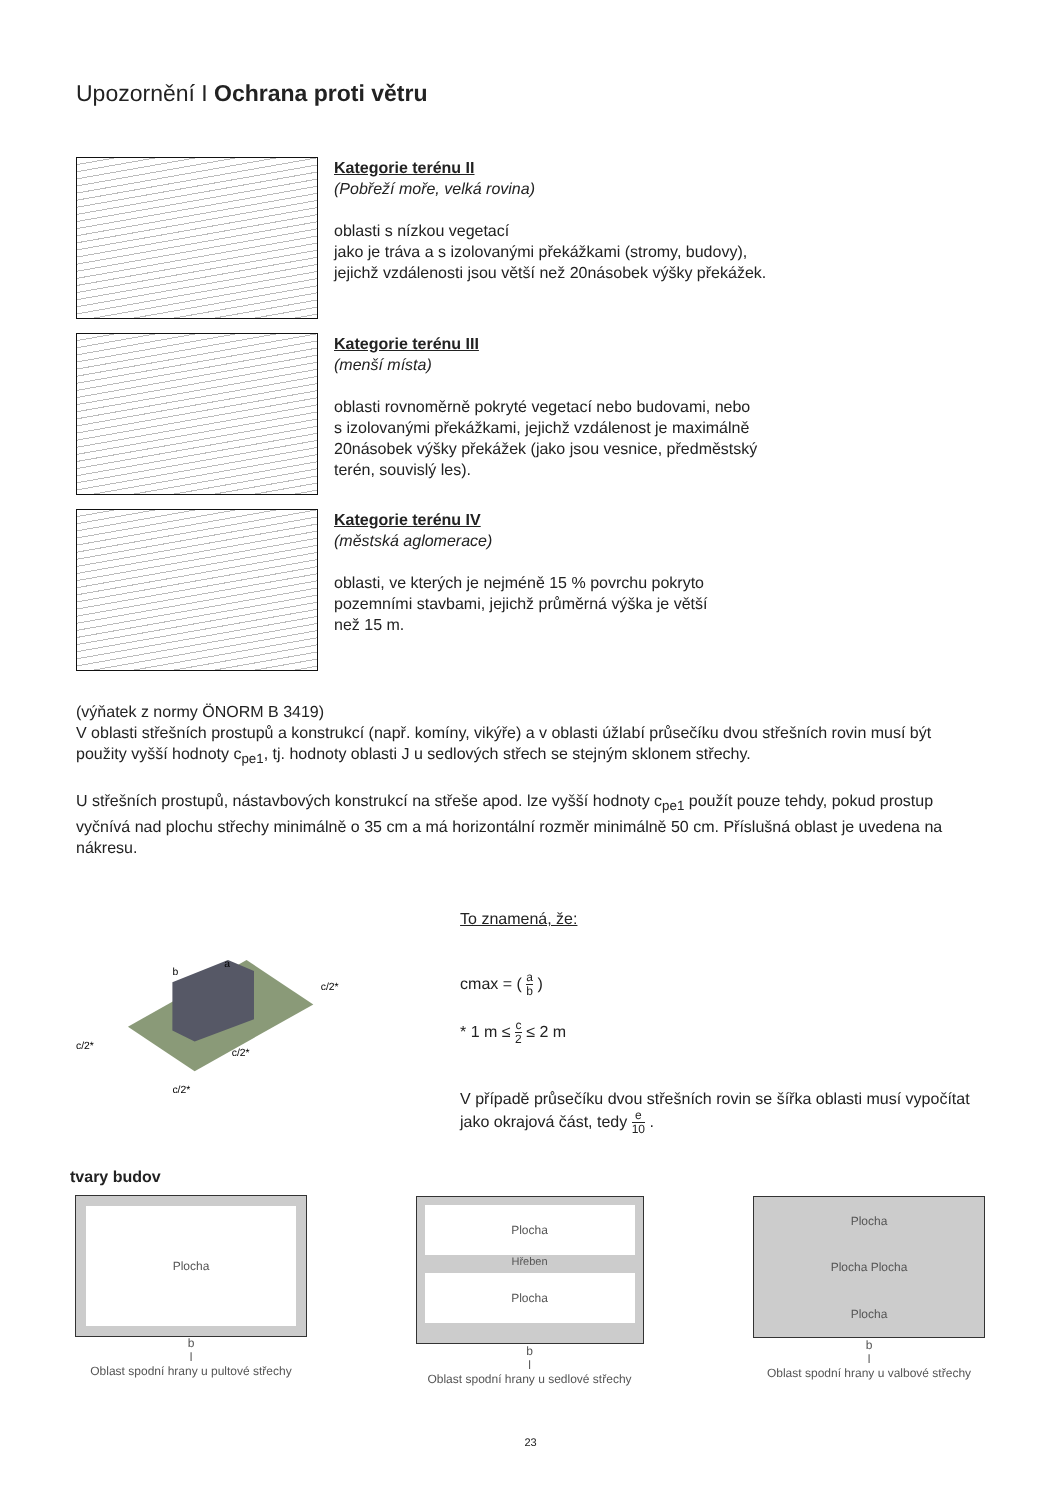Upozornění I Ochrana proti větru
Kategorie terénu II
(Pobřeží moře, velká rovina)
oblasti s nízkou vegetací
jako je tráva a s izolovanými překážkami (stromy, budovy),
jejichž vzdálenosti jsou větší než 20násobek výšky překážek.
Kategorie terénu III
(menší místa)
oblasti rovnoměrně pokryté vegetací nebo budovami, nebo
s izolovanými překážkami, jejichž vzdálenost je maximálně
20násobek výšky překážek (jako jsou vesnice, předměstský
terén, souvislý les).
Kategorie terénu IV
(městská aglomerace)
oblasti, ve kterých je nejméně 15 % povrchu pokryto
pozemními stavbami, jejichž průměrná výška je větší
než 15 m.
(výňatek z normy ÖNORM B 3419)
V oblasti střešních prostupů a konstrukcí (např. komíny, vikýře) a v oblasti úžlabí průsečíku dvou střešních rovin musí být použity vyšší hodnoty c<sub>pe1</sub>, tj. hodnoty oblasti J u sedlových střech se stejným sklonem střechy.
U střešních prostupů, nástavbových konstrukcí na střeše apod. lze vyšší hodnoty c<sub>pe1</sub> použít pouze tehdy, pokud prostup vyčnívá nad plochu střechy minimálně o 35 cm a má horizontální rozměr minimálně 50 cm. Příslušná oblast je uvedena na nákresu.
b
a
c/2*
c/2*
c/2*
c/2*
To znamená, že:
cmax = ( a b )
* 1 m ≤ c 2 ≤ 2 m
V případě průsečíku dvou střešních rovin se šířka oblasti musí vypočítat jako okrajová část, tedy e 10 .
tvary budov
Plocha
b
l
Oblast spodní hrany u pultové střechy
Plocha
Hřeben
Plocha
b
l
Oblast spodní hrany u sedlové střechy
Plocha
Plocha Plocha
Plocha
b
l
Oblast spodní hrany u valbové střechy
23